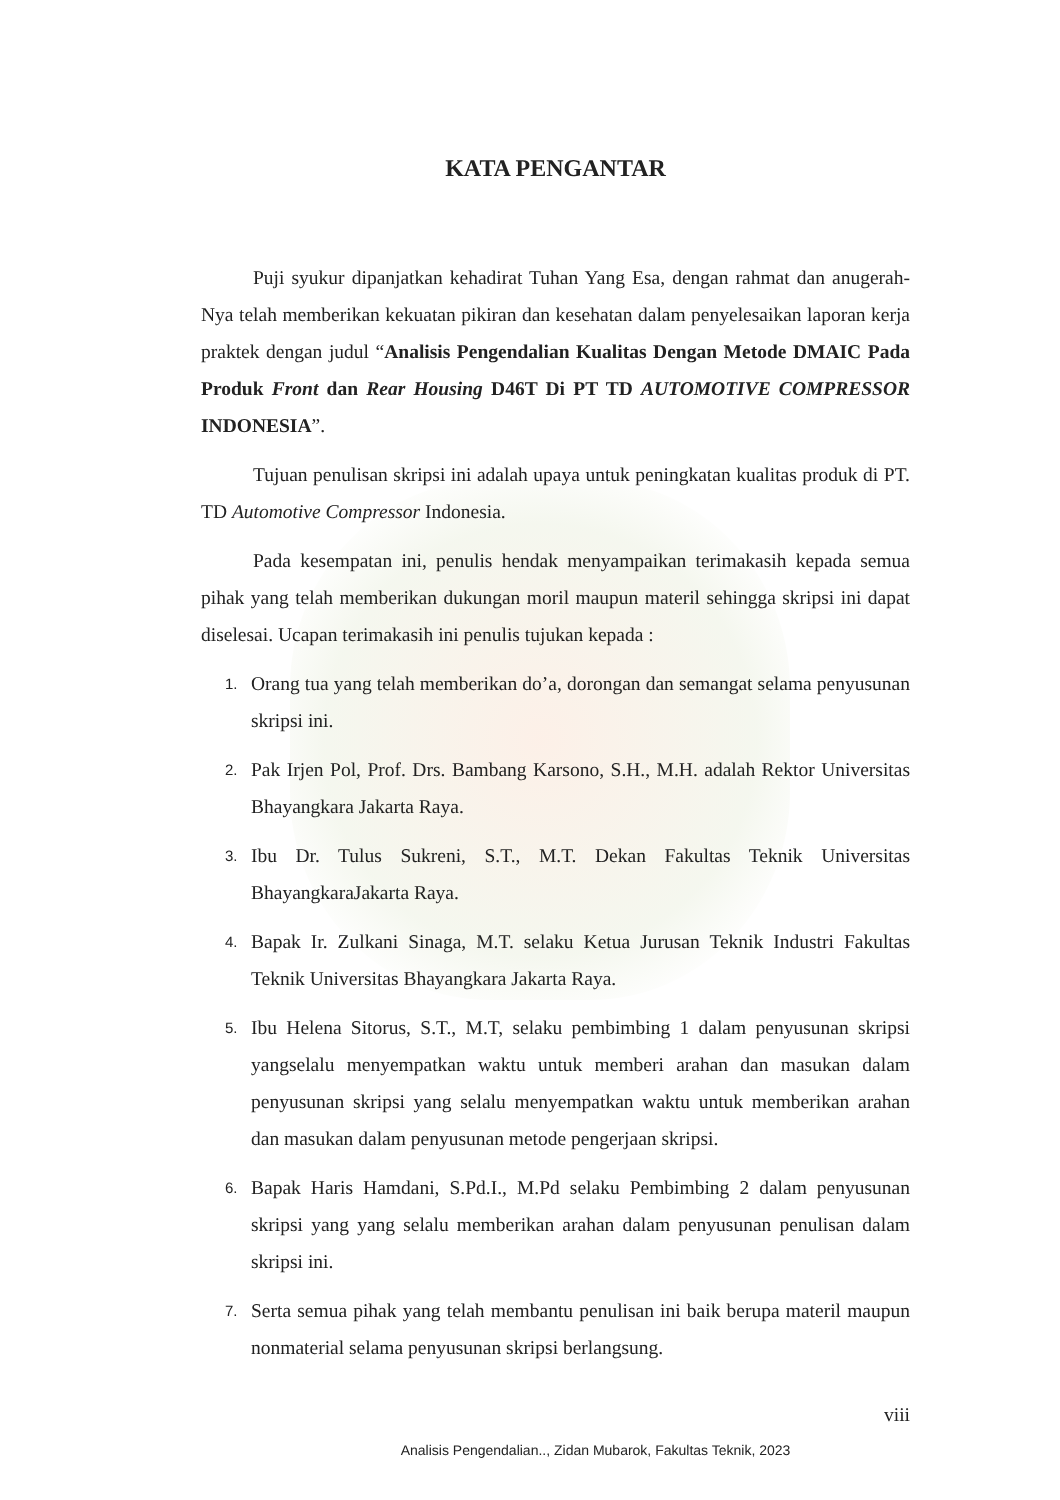KATA PENGANTAR
Puji syukur dipanjatkan kehadirat Tuhan Yang Esa, dengan rahmat dan anugerah-Nya telah memberikan kekuatan pikiran dan kesehatan dalam penyelesaikan laporan kerja praktek dengan judul “Analisis Pengendalian Kualitas Dengan Metode DMAIC Pada Produk Front dan Rear Housing D46T Di PT TD AUTOMOTIVE COMPRESSOR INDONESIA”.
Tujuan penulisan skripsi ini adalah upaya untuk peningkatan kualitas produk di PT. TD Automotive Compressor Indonesia.
Pada kesempatan ini, penulis hendak menyampaikan terimakasih kepada semua pihak yang telah memberikan dukungan moril maupun materil sehingga skripsi ini dapat diselesai. Ucapan terimakasih ini penulis tujukan kepada :
1. Orang tua yang telah memberikan do’a, dorongan dan semangat selama penyusunan skripsi ini.
2. Pak Irjen Pol, Prof. Drs. Bambang Karsono, S.H., M.H. adalah Rektor Universitas Bhayangkara Jakarta Raya.
3. Ibu Dr. Tulus Sukreni, S.T., M.T. Dekan Fakultas Teknik Universitas BhayangkaraJakarta Raya.
4. Bapak Ir. Zulkani Sinaga, M.T. selaku Ketua Jurusan Teknik Industri Fakultas Teknik Universitas Bhayangkara Jakarta Raya.
5. Ibu Helena Sitorus, S.T., M.T, selaku pembimbing 1 dalam penyusunan skripsi yangselalu menyempatkan waktu untuk memberi arahan dan masukan dalam penyusunan skripsi yang selalu menyempatkan waktu untuk memberikan arahan dan masukan dalam penyusunan metode pengerjaan skripsi.
6. Bapak Haris Hamdani, S.Pd.I., M.Pd selaku Pembimbing 2 dalam penyusunan skripsi yang yang selalu memberikan arahan dalam penyusunan penulisan dalam skripsi ini.
7. Serta semua pihak yang telah membantu penulisan ini baik berupa materil maupun nonmaterial selama penyusunan skripsi berlangsung.
viii
Analisis Pengendalian.., Zidan Mubarok, Fakultas Teknik, 2023